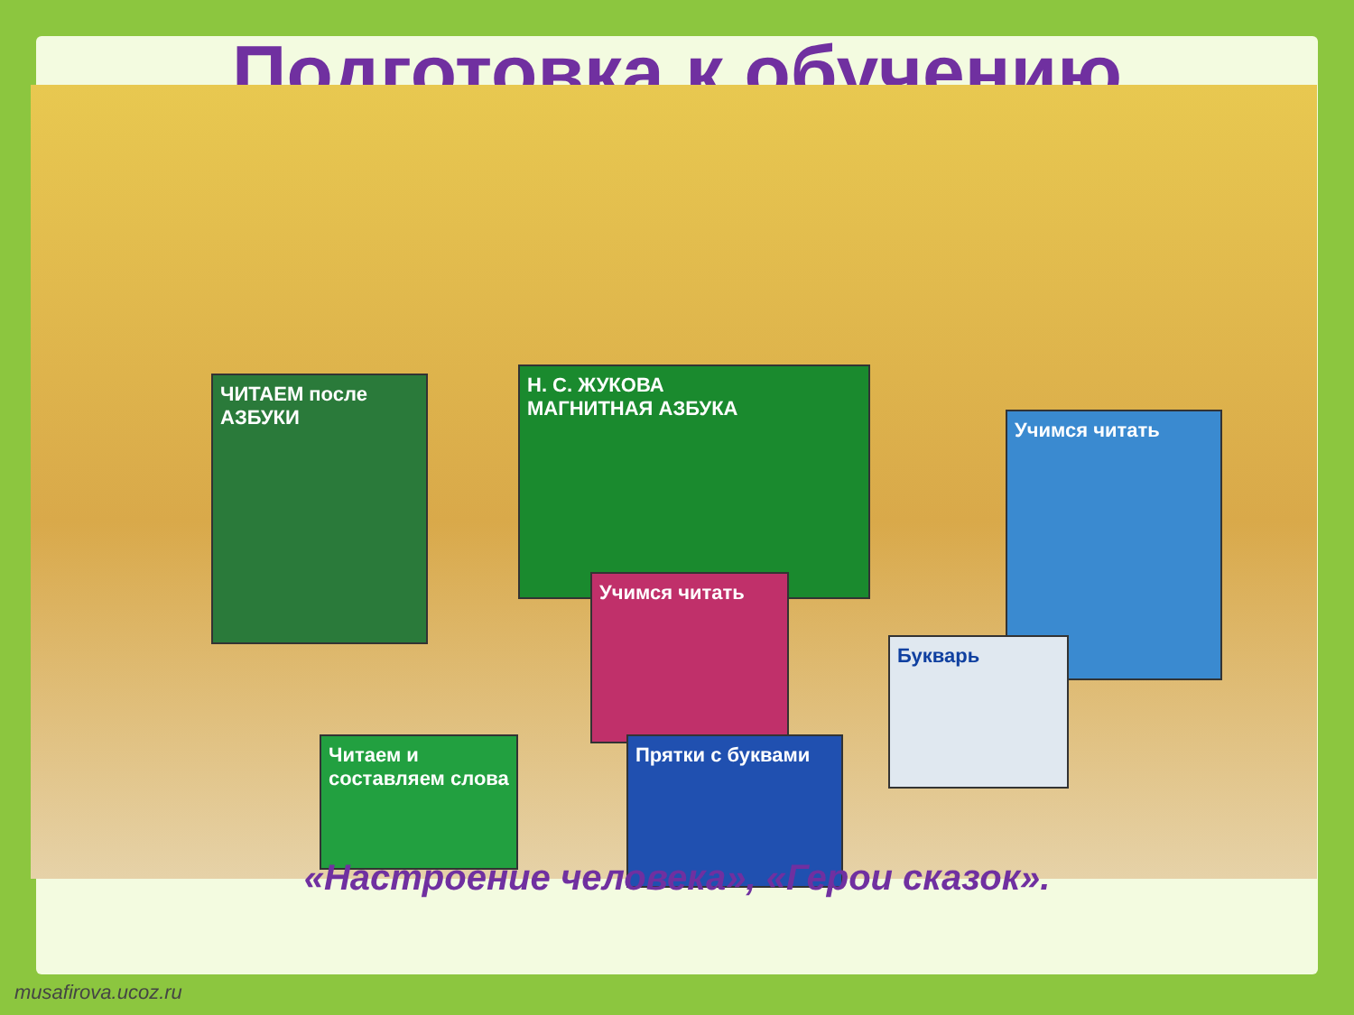Подготовка к обучению
Н. С. ЖУКОВА
МАГНИТНАЯ АЗБУКА
Учимся читать
ЧИТАЕМ после АЗБУКИ
Учимся читать
Читаем и составляем слова
Прятки с буквами
Букварь
«Настроение человека», «Герои сказок».
musafirova.ucoz.ru